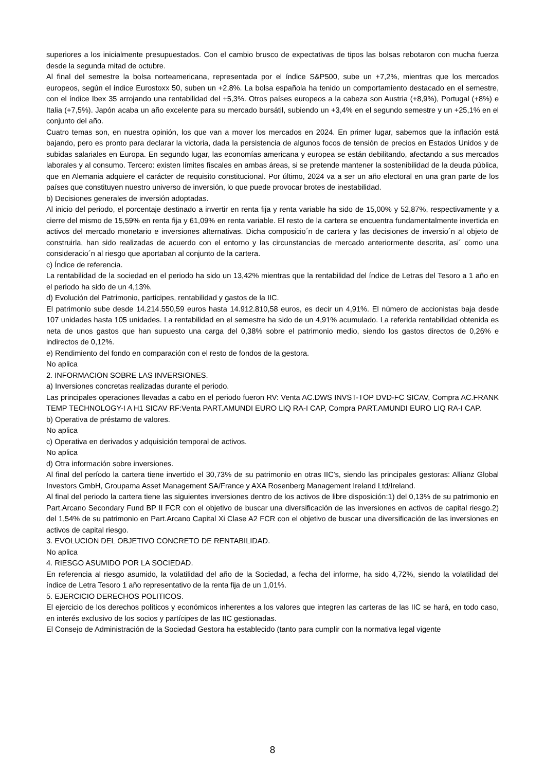superiores a los inicialmente presupuestados. Con el cambio brusco de expectativas de tipos las bolsas rebotaron con mucha fuerza desde la segunda mitad de octubre.
Al final del semestre la bolsa norteamericana, representada por el índice S&P500, sube un +7,2%, mientras que los mercados europeos, según el índice Eurostoxx 50, suben un +2,8%. La bolsa española ha tenido un comportamiento destacado en el semestre, con el índice Ibex 35 arrojando una rentabilidad del +5,3%. Otros países europeos a la cabeza son Austria (+8,9%), Portugal (+8%) e Italia (+7,5%). Japón acaba un año excelente para su mercado bursátil, subiendo un +3,4% en el segundo semestre y un +25,1% en el conjunto del año.
Cuatro temas son, en nuestra opinión, los que van a mover los mercados en 2024. En primer lugar, sabemos que la inflación está bajando, pero es pronto para declarar la victoria, dada la persistencia de algunos focos de tensión de precios en Estados Unidos y de subidas salariales en Europa. En segundo lugar, las economías americana y europea se están debilitando, afectando a sus mercados laborales y al consumo. Tercero: existen límites fiscales en ambas áreas, si se pretende mantener la sostenibilidad de la deuda pública, que en Alemania adquiere el carácter de requisito constitucional. Por último, 2024 va a ser un año electoral en una gran parte de los países que constituyen nuestro universo de inversión, lo que puede provocar brotes de inestabilidad.
b) Decisiones generales de inversión adoptadas.
Al inicio del periodo, el porcentaje destinado a invertir en renta fija y renta variable ha sido de 15,00% y 52,87%, respectivamente y a cierre del mismo de 15,59% en renta fija y 61,09% en renta variable. El resto de la cartera se encuentra fundamentalmente invertida en activos del mercado monetario e inversiones alternativas. Dicha composicio´n de cartera y las decisiones de inversio´n al objeto de construirla, han sido realizadas de acuerdo con el entorno y las circunstancias de mercado anteriormente descrita, asi´ como una consideracio´n al riesgo que aportaban al conjunto de la cartera.
c) Índice de referencia.
La rentabilidad de la sociedad en el periodo ha sido un 13,42% mientras que la rentabilidad del índice de Letras del Tesoro a 1 año en el periodo ha sido de un 4,13%.
d) Evolución del Patrimonio, participes, rentabilidad y gastos de la IIC.
El patrimonio sube desde 14.214.550,59 euros hasta 14.912.810,58 euros, es decir un 4,91%. El número de accionistas baja desde 107 unidades hasta 105 unidades. La rentabilidad en el semestre ha sido de un 4,91% acumulado. La referida rentabilidad obtenida es neta de unos gastos que han supuesto una carga del 0,38% sobre el patrimonio medio, siendo los gastos directos de 0,26% e indirectos de 0,12%.
e) Rendimiento del fondo en comparación con el resto de fondos de la gestora.
No aplica
2. INFORMACION SOBRE LAS INVERSIONES.
a) Inversiones concretas realizadas durante el periodo.
Las principales operaciones llevadas a cabo en el periodo fueron RV: Venta AC.DWS INVST-TOP DVD-FC SICAV, Compra AC.FRANK TEMP TECHNOLOGY-I A H1 SICAV RF:Venta PART.AMUNDI EURO LIQ RA-I CAP, Compra PART.AMUNDI EURO LIQ RA-I CAP.
b) Operativa de préstamo de valores.
No aplica
c) Operativa en derivados y adquisición temporal de activos.
No aplica
d) Otra información sobre inversiones.
Al final del período la cartera tiene invertido el 30,73% de su patrimonio en otras IIC's, siendo las principales gestoras: Allianz Global Investors GmbH, Groupama Asset Management SA/France y AXA Rosenberg Management Ireland Ltd/Ireland.
Al final del periodo la cartera tiene las siguientes inversiones dentro de los activos de libre disposición:1) del 0,13% de su patrimonio en Part.Arcano Secondary Fund BP II FCR con el objetivo de buscar una diversificación de las inversiones en activos de capital riesgo.2) del 1,54% de su patrimonio en Part.Arcano Capital Xi Clase A2 FCR con el objetivo de buscar una diversificación de las inversiones en activos de capital riesgo.
3. EVOLUCION DEL OBJETIVO CONCRETO DE RENTABILIDAD.
No aplica
4. RIESGO ASUMIDO POR LA SOCIEDAD.
En referencia al riesgo asumido, la volatilidad del año de la Sociedad, a fecha del informe, ha sido 4,72%, siendo la volatilidad del índice de Letra Tesoro 1 año representativo de la renta fija de un 1,01%.
5. EJERCICIO DERECHOS POLITICOS.
El ejercicio de los derechos políticos y económicos inherentes a los valores que integren las carteras de las IIC se hará, en todo caso, en interés exclusivo de los socios y partícipes de las IIC gestionadas.
El Consejo de Administración de la Sociedad Gestora ha establecido (tanto para cumplir con la normativa legal vigente
8